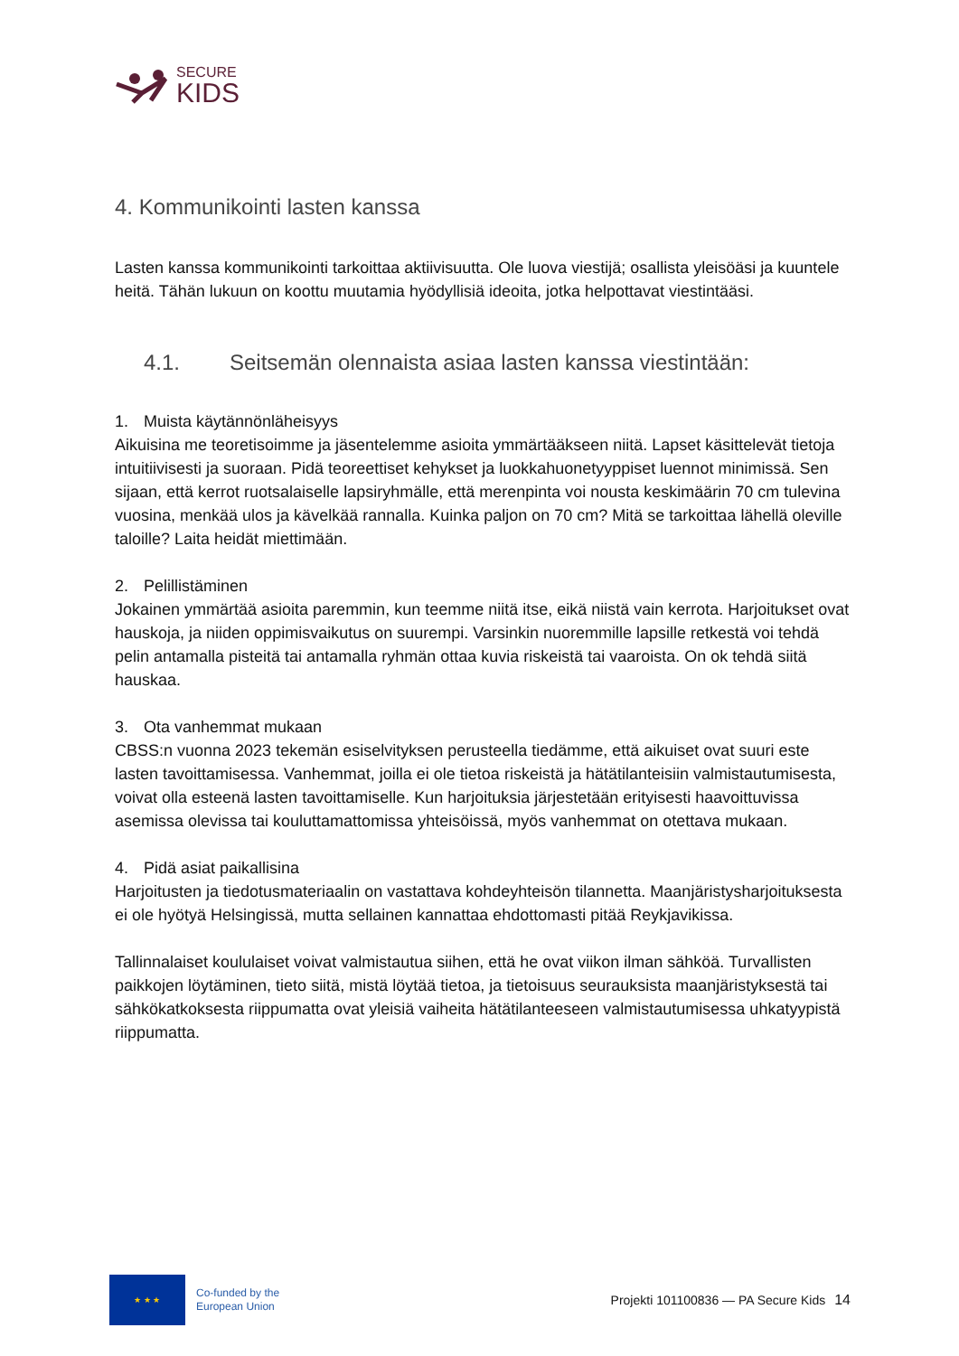SECURE
KIDS
4. Kommunikointi lasten kanssa
Lasten kanssa kommunikointi tarkoittaa aktiivisuutta. Ole luova viestijä; osallista yleisöäsi ja kuuntele heitä. Tähän lukuun on koottu muutamia hyödyllisiä ideoita, jotka helpottavat viestintääsi.
4.1. Seitsemän olennaista asiaa lasten kanssa viestintään:
1. Muista käytännönläheisyys
Aikuisina me teoretisoimme ja jäsentelemme asioita ymmärtääkseen niitä. Lapset käsittelevät tietoja intuitiivisesti ja suoraan. Pidä teoreettiset kehykset ja luokkahuonetyyppiset luennot minimissä. Sen sijaan, että kerrot ruotsalaiselle lapsiryhmälle, että merenpinta voi nousta keskimäärin 70 cm tulevina vuosina, menkää ulos ja kävelkää rannalla. Kuinka paljon on 70 cm? Mitä se tarkoittaa lähellä oleville taloille? Laita heidät miettimään.
2. Pelillistäminen
Jokainen ymmärtää asioita paremmin, kun teemme niitä itse, eikä niistä vain kerrota. Harjoitukset ovat hauskoja, ja niiden oppimisvaikutus on suurempi. Varsinkin nuoremmille lapsille retkestä voi tehdä pelin antamalla pisteitä tai antamalla ryhmän ottaa kuvia riskeistä tai vaaroista. On ok tehdä siitä hauskaa.
3. Ota vanhemmat mukaan
CBSS:n vuonna 2023 tekemän esiselvityksen perusteella tiedämme, että aikuiset ovat suuri este lasten tavoittamisessa. Vanhemmat, joilla ei ole tietoa riskeistä ja hätätilanteisiin valmistautumisesta, voivat olla esteenä lasten tavoittamiselle. Kun harjoituksia järjestetään erityisesti haavoittuvissa asemissa olevissa tai kouluttamattomissa yhteisöissä, myös vanhemmat on otettava mukaan.
4. Pidä asiat paikallisina
Harjoitusten ja tiedotusmateriaalin on vastattava kohdeyhteisön tilannetta. Maanjäristysharjoituksesta ei ole hyötyä Helsingissä, mutta sellainen kannattaa ehdottomasti pitää Reykjavikissa.
Tallinnalaiset koululaiset voivat valmistautua siihen, että he ovat viikon ilman sähköä. Turvallisten paikkojen löytäminen, tieto siitä, mistä löytää tietoa, ja tietoisuus seurauksista maanjäristyksestä tai sähkökatkoksesta riippumatta ovat yleisiä vaiheita hätätilanteeseen valmistautumisessa uhkatyypistä riippumatta.
★ ★ ★
Co-funded by the
European Union
Projekti 101100836 — PA Secure Kids
14